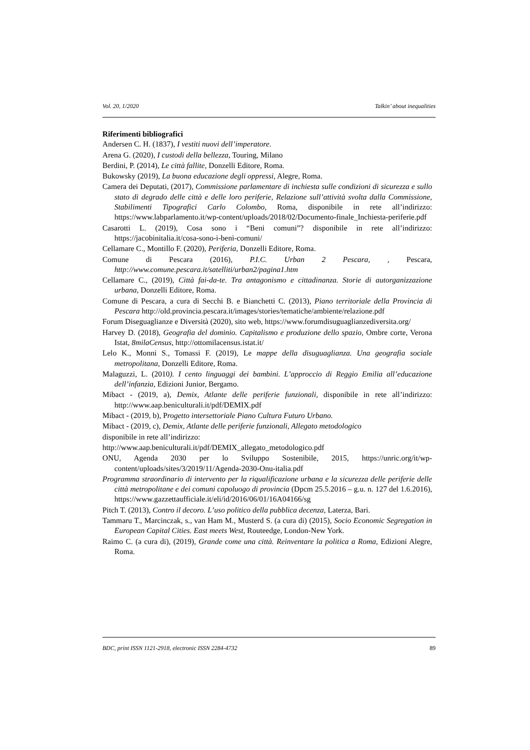Vol. 20, 1/2020 Talkin’ about inequalities
Riferimenti bibliografici
Andersen C. H. (1837), I vestiti nuovi dell’imperatore.
Arena G. (2020), I custodi della bellezza, Touring, Milano
Berdini, P. (2014), Le città fallite, Donzelli Editore, Roma.
Bukowsky (2019), La buona educazione degli oppressi, Alegre, Roma.
Camera dei Deputati, (2017), Commissione parlamentare di inchiesta sulle condizioni di sicurezza e sullo stato di degrado delle città e delle loro periferie, Relazione sull’attività svolta dalla Commissione, Stabilimenti Tipografici Carlo Colombo, Roma, disponibile in rete all’indirizzo: https://www.labparlamento.it/wp-content/uploads/2018/02/Documento-finale_Inchiesta-periferie.pdf
Casarotti L. (2019), Cosa sono i “Beni comuni”? disponibile in rete all’indirizzo: https://jacobinitalia.it/cosa-sono-i-beni-comuni/
Cellamare C., Montillo F. (2020), Periferia, Donzelli Editore, Roma.
Comune di Pescara (2016), P.I.C. Urban 2 Pescara, , Pescara, http://www.comune.pescara.it/satelliti/urban2/pagina1.htm
Cellamare C., (2019), Città fai-da-te. Tra antagonismo e cittadinanza. Storie di autorganizzazione urbana, Donzelli Editore, Roma.
Comune di Pescara, a cura di Secchi B. e Bianchetti C. (2013), Piano territoriale della Provincia di Pescara http://old.provincia.pescara.it/images/stories/tematiche/ambiente/relazione.pdf
Forum Diseguaglianze e Diversità (2020), sito web, https://www.forumdisuguaglianzediversita.org/
Harvey D. (2018), Geografia del dominio. Capitalismo e produzione dello spazio, Ombre corte, Verona Istat, 8milaCensus, http://ottomilacensus.istat.it/
Lelo K., Monni S., Tomassi F. (2019), Le mappe della disuguaglianza. Una geografia sociale metropolitana, Donzelli Editore, Roma.
Malaguzzi, L. (2010). I cento linguaggi dei bambini. L’approccio di Reggio Emilia all’educazione dell’infanzia, Edizioni Junior, Bergamo.
Mibact - (2019, a), Demix, Atlante delle periferie funzionali, disponibile in rete all’indirizzo: http://www.aap.beniculturali.it/pdf/DEMIX.pdf
Mibact - (2019, b), Progetto intersettoriale Piano Cultura Futuro Urbano.
Mibact - (2019, c), Demix, Atlante delle periferie funzionali, Allegato metodologico
disponibile in rete all’indirizzo:
http://www.aap.beniculturali.it/pdf/DEMIX_allegato_metodologico.pdf
ONU, Agenda 2030 per lo Sviluppo Sostenibile, 2015, https://unric.org/it/wp-content/uploads/sites/3/2019/11/Agenda-2030-Onu-italia.pdf
Programma straordinario di intervento per la riqualificazione urbana e la sicurezza delle periferie delle città metropolitane e dei comuni capoluogo di provincia (Dpcm 25.5.2016 – g.u. n. 127 del 1.6.2016), https://www.gazzettaufficiale.it/eli/id/2016/06/01/16A04166/sg
Pitch T. (2013), Contro il decoro. L’uso politico della pubblica decenza, Laterza, Bari.
Tammaru T., Marcinczak, s., van Ham M., Musterd S. (a cura di) (2015), Socio Economic Segregation in European Capital Cities. East meets West, Routeedge, London-New York.
Raimo C. (a cura di), (2019), Grande come una città. Reinventare la politica a Roma, Edizioni Alegre, Roma.
BDC, print ISSN 1121-2918, electronic ISSN 2284-4732 89